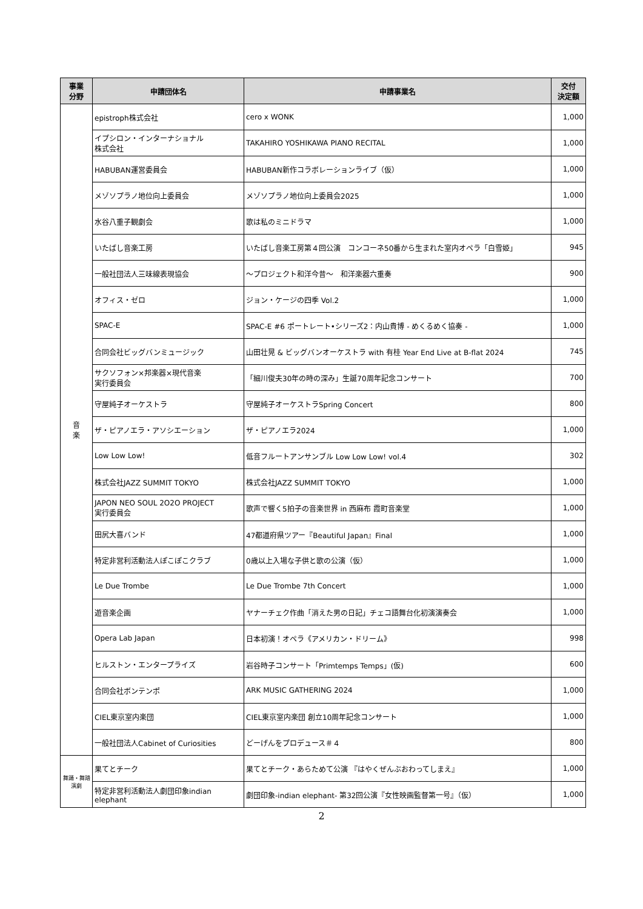| 事業 分野 | 申請団体名 | 申請事業名 | 交付 決定額 |
| --- | --- | --- | --- |
| 音 楽 | epistroph株式会社 | cero x WONK | 1,000 |
| | イプシロン・インターナショナル 株式会社 | TAKAHIRO YOSHIKAWA PIANO RECITAL | 1,000 |
| | HABUBAN運営委員会 | HABUBAN新作コラボレーションライブ（仮） | 1,000 |
| | メゾソプラノ地位向上委員会 | メゾソプラノ地位向上委員会2025 | 1,000 |
| | 水谷八重子観劇会 | 歌は私のミニドラマ | 1,000 |
| | いたばし音楽工房 | いたばし音楽工房第４回公演 コンコーネ50番から生まれた室内オペラ「白雪姫」 | 945 |
| | 一般社団法人三味線表現協会 | ～プロジェクト和洋今昔～ 和洋楽器六重奏 | 900 |
| | オフィス・ゼロ | ジョン・ケージの四季 Vol.2 | 1,000 |
| | SPAC-E | SPAC-E #6 ポートレート•シリーズ2：内山貴博 - めくるめく協奏 - | 1,000 |
| | 合同会社ビッグバンミュージック | 山田壮晃 & ビッグバンオーケストラ with 有桂 Year End Live at B-flat 2024 | 745 |
| | サクソフォン×邦楽器×現代音楽 実行委員会 | 「細川俊夫30年の時の深み」生誕70周年記念コンサート | 700 |
| | 守屋純子オーケストラ | 守屋純子オーケストラSpring Concert | 800 |
| | ザ・ピアノエラ・アソシエーション | ザ・ピアノエラ2024 | 1,000 |
| | Low Low Low! | 低音フルートアンサンブル Low Low Low! vol.4 | 302 |
| | 株式会社JAZZ SUMMIT TOKYO | 株式会社JAZZ SUMMIT TOKYO | 1,000 |
| | JAPON NEO SOUL 2O2O PROJECT 実行委員会 | 歌声で響く5拍子の音楽世界 in 西麻布 霞町音楽堂 | 1,000 |
| | 田尻大喜バンド | 47都道府県ツアー『Beautiful Japan』Final | 1,000 |
| | 特定非営利活動法人ぽこぽこクラブ | 0歳以上入場な子供と歌の公演（仮） | 1,000 |
| | Le Due Trombe | Le Due Trombe 7th Concert | 1,000 |
| | 遊音楽企画 | ヤナーチェク作曲「消えた男の日記」チェコ語舞台化初演演奏会 | 1,000 |
| | Opera Lab Japan | 日本初演！オペラ《アメリカン・ドリーム》 | 998 |
| | ヒルストン・エンタープライズ | 岩谷時子コンサート「Primtemps Temps」(仮) | 600 |
| | 合同会社ボンテンポ | ARK MUSIC GATHERING 2024 | 1,000 |
| | CIEL東京室内楽団 | CIEL東京室内楽団 創立10周年記念コンサート | 1,000 |
| | 一般社団法人Cabinet of Curiosities | どーげんをプロデュース＃４ | 800 |
| 舞踊・舞踏 演劇 | 果てとチーク | 果てとチーク・あらためて公演 『はやくぜんぶおわってしまえ』 | 1,000 |
| | 特定非営利活動法人劇団印象indian elephant | 劇団印象-indian elephant- 第32回公演『女性映画監督第一号』（仮） | 1,000 |
2